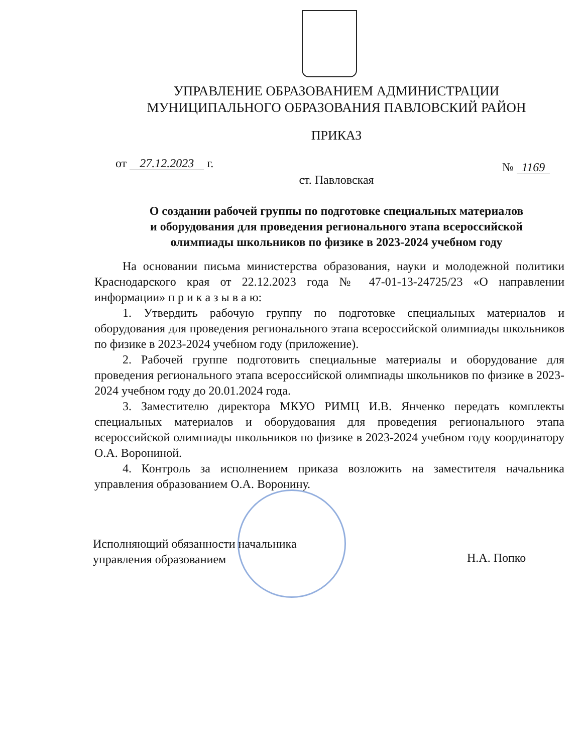УПРАВЛЕНИЕ ОБРАЗОВАНИЕМ АДМИНИСТРАЦИИ
МУНИЦИПАЛЬНОГО ОБРАЗОВАНИЯ ПАВЛОВСКИЙ РАЙОН
ПРИКАЗ
от 27.12.2023 г. № 1169
ст. Павловская
О создании рабочей группы по подготовке специальных материалов
и оборудования для проведения регионального этапа всероссийской
олимпиады школьников по физике в 2023-2024 учебном году
На основании письма министерства образования, науки и молодежной политики Краснодарского края от 22.12.2023 года № 47-01-13-24725/23 «О направлении информации» п р и к а з ы в а ю:
1. Утвердить рабочую группу по подготовке специальных материалов и оборудования для проведения регионального этапа всероссийской олимпиады школьников по физике в 2023-2024 учебном году (приложение).
2. Рабочей группе подготовить специальные материалы и оборудование для проведения регионального этапа всероссийской олимпиады школьников по физике в 2023-2024 учебном году до 20.01.2024 года.
3. Заместителю директора МКУО РИМЦ И.В. Янченко передать комплекты специальных материалов и оборудования для проведения регионального этапа всероссийской олимпиады школьников по физике в 2023-2024 учебном году координатору О.А. Ворониной.
4. Контроль за исполнением приказа возложить на заместителя начальника управления образованием О.А. Воронину.
Исполняющий обязанности начальника
управления образованием
Н.А. Попко